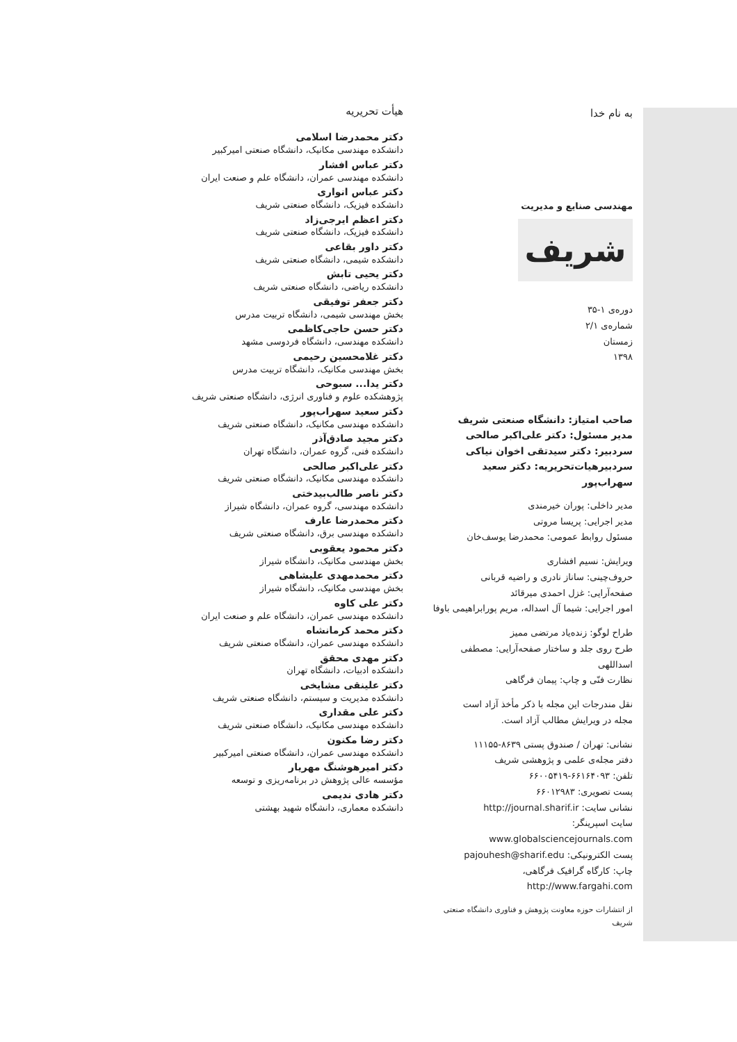به نام خدا
مهندسی صنایع و مدیریت
شریف
دوره‌ی ۱-۳۵
شماره‌ی ۲/۱
زمستان
۱۳۹۸
صاحب امتیاز: دانشگاه صنعتی شریف
مدیر مسئول: دکتر علی‌اکبر صالحی
سردبیر: دکتر سیدتقی اخوان نیاکی
سردبیرهیات‌تحریریه: دکتر سعید سهراب‌پور
مدیر داخلی: پوران خیرمندی
مدیر اجرایی: پریسا مروتی
مسئول روابط عمومی: محمدرضا یوسف‌خان
ویرایش: نسیم افشاری
حروف‌چینی: ساناز نادری و راضیه قربانی
صفحه‌آرایی: غزل احمدی میرقائد
امور اجرایی: شیما آل اسداله، مریم پورابراهیمی باوفا
طراح لوگو: زنده‌یاد مرتضی ممیز
طرح روی جلد و ساختار صفحه‌آرایی: مصطفی اسداللهی
نظارت فنّی و چاپ: پیمان فرگاهی
نقل مندرجات این مجله با ذکر مأخذ آزاد است
مجله در ویرایش مطالب آزاد است.
نشانی: تهران / صندوق پستی ۸۶۳۹-۱۱۱۵۵
دفتر مجله‌ی علمی و پژوهشی شریف
تلفن: ۶۶۱۶۴۰۹۳-۶۶۰۰۵۴۱۹
پست تصویری: ۶۶۰۱۲۹۸۳
نشانی سایت: http://journal.sharif.ir
سایت اسپرینگر: www.globalsciencejournals.com
پست الکترونیکی: pajouhesh@sharif.edu
چاپ: کارگاه گرافیک فرگاهی، http://www.fargahi.com
از انتشارات حوزه معاونت پژوهش و فناوری دانشگاه صنعتی شریف
هیأت تحریریه
دکتر محمدرضا اسلامی
دانشکده مهندسی مکانیک، دانشگاه صنعتی امیرکبیر
دکتر عباس افشار
دانشکده مهندسی عمران، دانشگاه علم و صنعت ایران
دکتر عباس انواری
دانشکده فیزیک، دانشگاه صنعتی شریف
دکتر اعظم ایرجی‌زاد
دانشکده فیزیک، دانشگاه صنعتی شریف
دکتر داور بقاعی
دانشکده شیمی، دانشگاه صنعتی شریف
دکتر یحیی تابش
دانشکده ریاضی، دانشگاه صنعتی شریف
دکتر جعفر توفیقی
بخش مهندسی شیمی، دانشگاه تربیت مدرس
دکتر حسن حاجی‌کاظمی
دانشکده مهندسی، دانشگاه فردوسی مشهد
دکتر غلامحسین رحیمی
بخش مهندسی مکانیک، دانشگاه تربیت مدرس
دکتر یدا... سبوحی
پژوهشکده علوم و فناوری انرژی، دانشگاه صنعتی شریف
دکتر سعید سهراب‌پور
دانشکده مهندسی مکانیک، دانشگاه صنعتی شریف
دکتر مجید صادق‌آذر
دانشکده فنی، گروه عمران، دانشگاه تهران
دکتر علی‌اکبر صالحی
دانشکده مهندسی مکانیک، دانشگاه صنعتی شریف
دکتر ناصر طالب‌بیدختی
دانشکده مهندسی، گروه عمران، دانشگاه شیراز
دکتر محمدرضا عارف
دانشکده مهندسی برق، دانشگاه صنعتی شریف
دکتر محمود یعقوبی
بخش مهندسی مکانیک، دانشگاه شیراز
دکتر محمدمهدی علیشاهی
بخش مهندسی مکانیک، دانشگاه شیراز
دکتر علی کاوه
دانشکده مهندسی عمران، دانشگاه علم و صنعت ایران
دکتر محمد کرمانشاه
دانشکده مهندسی عمران، دانشگاه صنعتی شریف
دکتر مهدی محقق
دانشکده ادبیات، دانشگاه تهران
دکتر علینقی مشایخی
دانشکده مدیریت و سیستم، دانشگاه صنعتی شریف
دکتر علی مقداری
دانشکده مهندسی مکانیک، دانشگاه صنعتی شریف
دکتر رضا مکنون
دانشکده مهندسی عمران، دانشگاه صنعتی امیرکبیر
دکتر امیرهوشنگ مهریار
مؤسسه عالی پژوهش در برنامه‌ریزی و توسعه
دکتر هادی ندیمی
دانشکده معماری، دانشگاه شهید بهشتی